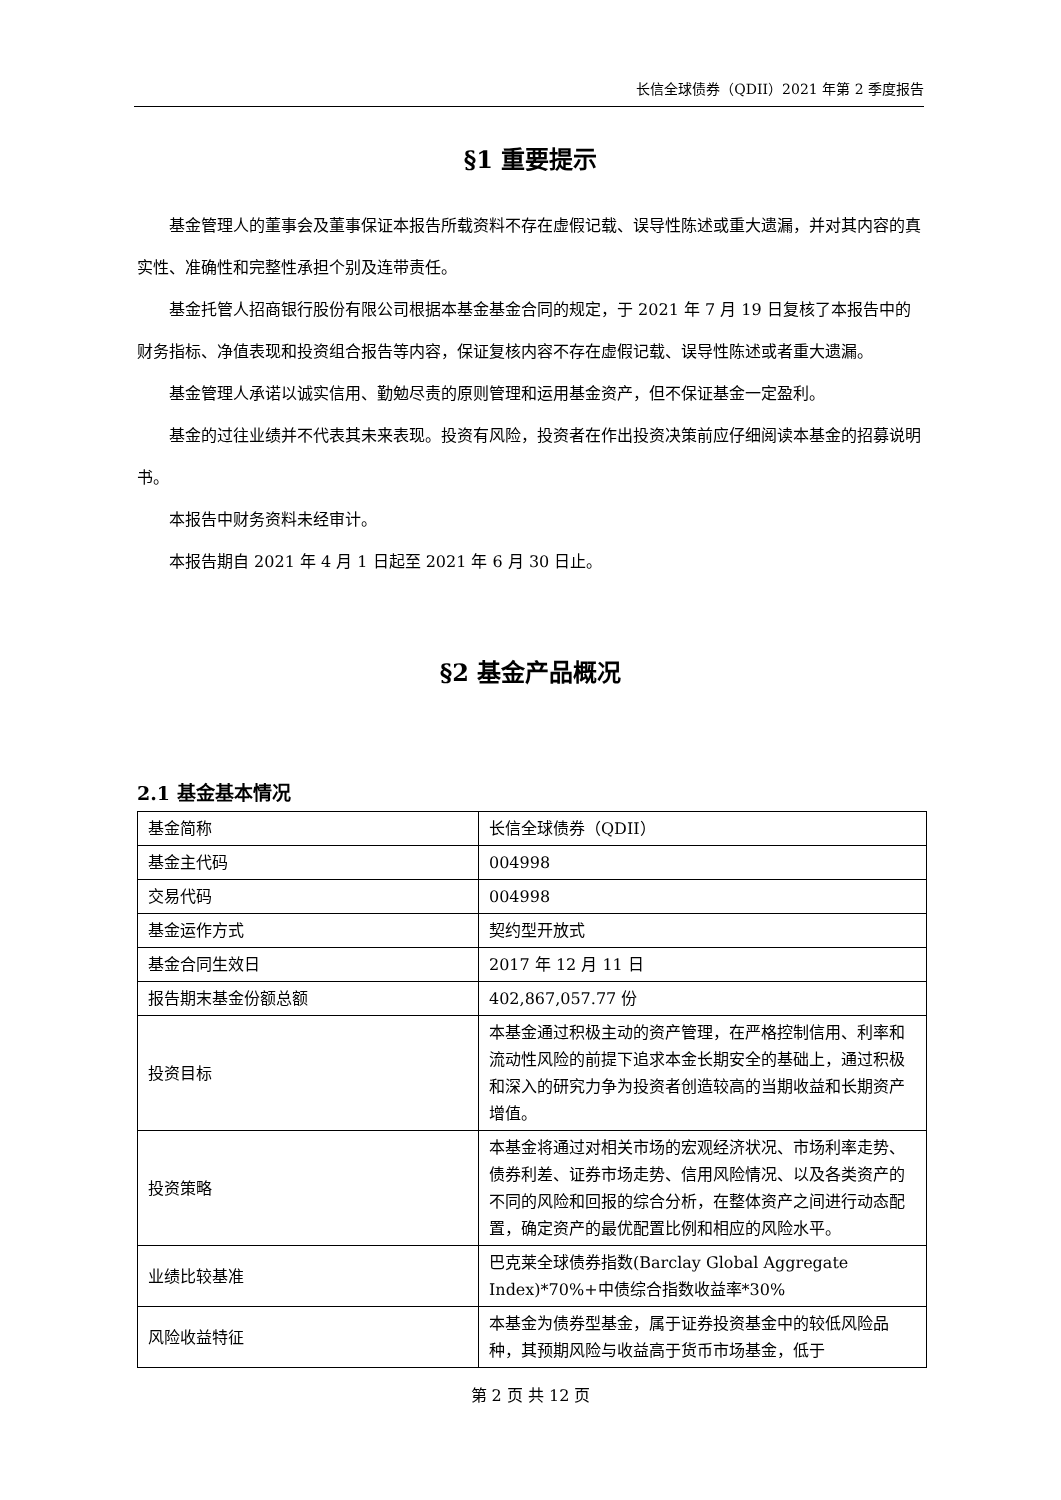长信全球债券（QDII）2021 年第 2 季度报告
§1 重要提示
基金管理人的董事会及董事保证本报告所载资料不存在虚假记载、误导性陈述或重大遗漏，并对其内容的真实性、准确性和完整性承担个别及连带责任。
基金托管人招商银行股份有限公司根据本基金基金合同的规定，于 2021 年 7 月 19 日复核了本报告中的财务指标、净值表现和投资组合报告等内容，保证复核内容不存在虚假记载、误导性陈述或者重大遗漏。
基金管理人承诺以诚实信用、勤勉尽责的原则管理和运用基金资产，但不保证基金一定盈利。
基金的过往业绩并不代表其未来表现。投资有风险，投资者在作出投资决策前应仔细阅读本基金的招募说明书。
本报告中财务资料未经审计。
本报告期自 2021 年 4 月 1 日起至 2021 年 6 月 30 日止。
§2 基金产品概况
2.1 基金基本情况
| 基金简称 | 长信全球债券（QDII） |
| 基金主代码 | 004998 |
| 交易代码 | 004998 |
| 基金运作方式 | 契约型开放式 |
| 基金合同生效日 | 2017 年 12 月 11 日 |
| 报告期末基金份额总额 | 402,867,057.77 份 |
| 投资目标 | 本基金通过积极主动的资产管理，在严格控制信用、利率和流动性风险的前提下追求本金长期安全的基础上，通过积极和深入的研究力争为投资者创造较高的当期收益和长期资产增值。 |
| 投资策略 | 本基金将通过对相关市场的宏观经济状况、市场利率走势、债券利差、证券市场走势、信用风险情况、以及各类资产的不同的风险和回报的综合分析，在整体资产之间进行动态配置，确定资产的最优配置比例和相应的风险水平。 |
| 业绩比较基准 | 巴克莱全球债券指数(Barclay Global Aggregate Index)*70%+中债综合指数收益率*30% |
| 风险收益特征 | 本基金为债券型基金，属于证券投资基金中的较低风险品种，其预期风险与收益高于货币市场基金，低于 |
第 2 页 共 12 页